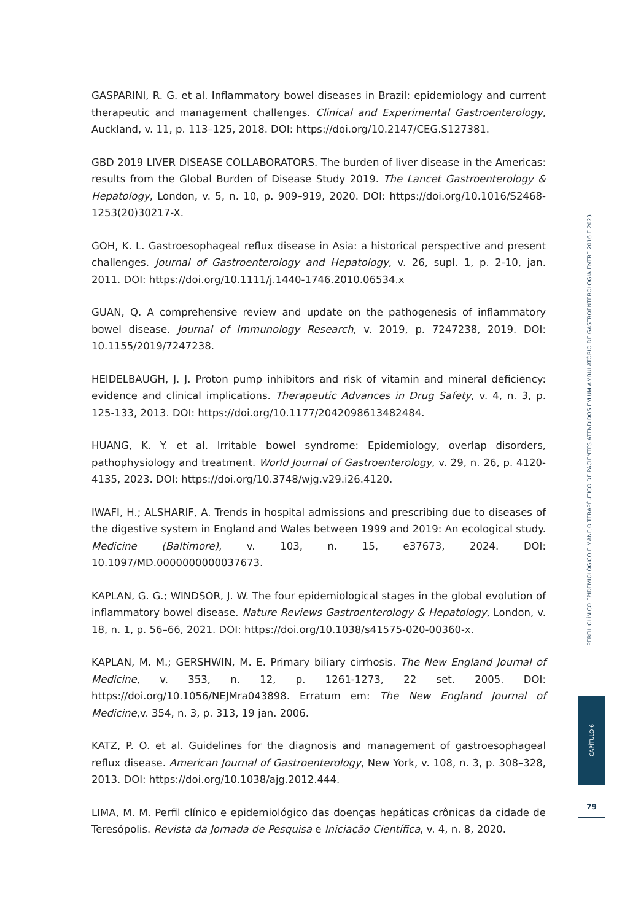GASPARINI, R. G. et al. Inflammatory bowel diseases in Brazil: epidemiology and current therapeutic and management challenges. Clinical and Experimental Gastroenterology, Auckland, v. 11, p. 113–125, 2018. DOI: https://doi.org/10.2147/CEG.S127381.
GBD 2019 LIVER DISEASE COLLABORATORS. The burden of liver disease in the Americas: results from the Global Burden of Disease Study 2019. The Lancet Gastroenterology & Hepatology, London, v. 5, n. 10, p. 909–919, 2020. DOI: https://doi.org/10.1016/S2468-1253(20)30217-X.
GOH, K. L. Gastroesophageal reflux disease in Asia: a historical perspective and present challenges. Journal of Gastroenterology and Hepatology, v. 26, supl. 1, p. 2-10, jan. 2011. DOI: https://doi.org/10.1111/j.1440-1746.2010.06534.x
GUAN, Q. A comprehensive review and update on the pathogenesis of inflammatory bowel disease. Journal of Immunology Research, v. 2019, p. 7247238, 2019. DOI: 10.1155/2019/7247238.
HEIDELBAUGH, J. J. Proton pump inhibitors and risk of vitamin and mineral deficiency: evidence and clinical implications. Therapeutic Advances in Drug Safety, v. 4, n. 3, p. 125-133, 2013. DOI: https://doi.org/10.1177/2042098613482484.
HUANG, K. Y. et al. Irritable bowel syndrome: Epidemiology, overlap disorders, pathophysiology and treatment. World Journal of Gastroenterology, v. 29, n. 26, p. 4120-4135, 2023. DOI: https://doi.org/10.3748/wjg.v29.i26.4120.
IWAFI, H.; ALSHARIF, A. Trends in hospital admissions and prescribing due to diseases of the digestive system in England and Wales between 1999 and 2019: An ecological study. Medicine (Baltimore), v. 103, n. 15, e37673, 2024. DOI: 10.1097/MD.0000000000037673.
KAPLAN, G. G.; WINDSOR, J. W. The four epidemiological stages in the global evolution of inflammatory bowel disease. Nature Reviews Gastroenterology & Hepatology, London, v. 18, n. 1, p. 56–66, 2021. DOI: https://doi.org/10.1038/s41575-020-00360-x.
KAPLAN, M. M.; GERSHWIN, M. E. Primary biliary cirrhosis. The New England Journal of Medicine, v. 353, n. 12, p. 1261-1273, 22 set. 2005. DOI: https://doi.org/10.1056/NEJMra043898. Erratum em: The New England Journal of Medicine,v. 354, n. 3, p. 313, 19 jan. 2006.
KATZ, P. O. et al. Guidelines for the diagnosis and management of gastroesophageal reflux disease. American Journal of Gastroenterology, New York, v. 108, n. 3, p. 308–328, 2013. DOI: https://doi.org/10.1038/ajg.2012.444.
LIMA, M. M. Perfil clínico e epidemiológico das doenças hepáticas crônicas da cidade de Teresópolis. Revista da Jornada de Pesquisa e Iniciação Científica, v. 4, n. 8, 2020.
PERFIL CLÍNICO EPIDEMIOLÓGICO E MANEJO TERAPÊUTICO DE PACIENTES ATENDIDOS EM UM AMBULATÓRIO DE GASTROENTEROLOGIA ENTRE 2016 E 2023
CAPÍTULO 6
79